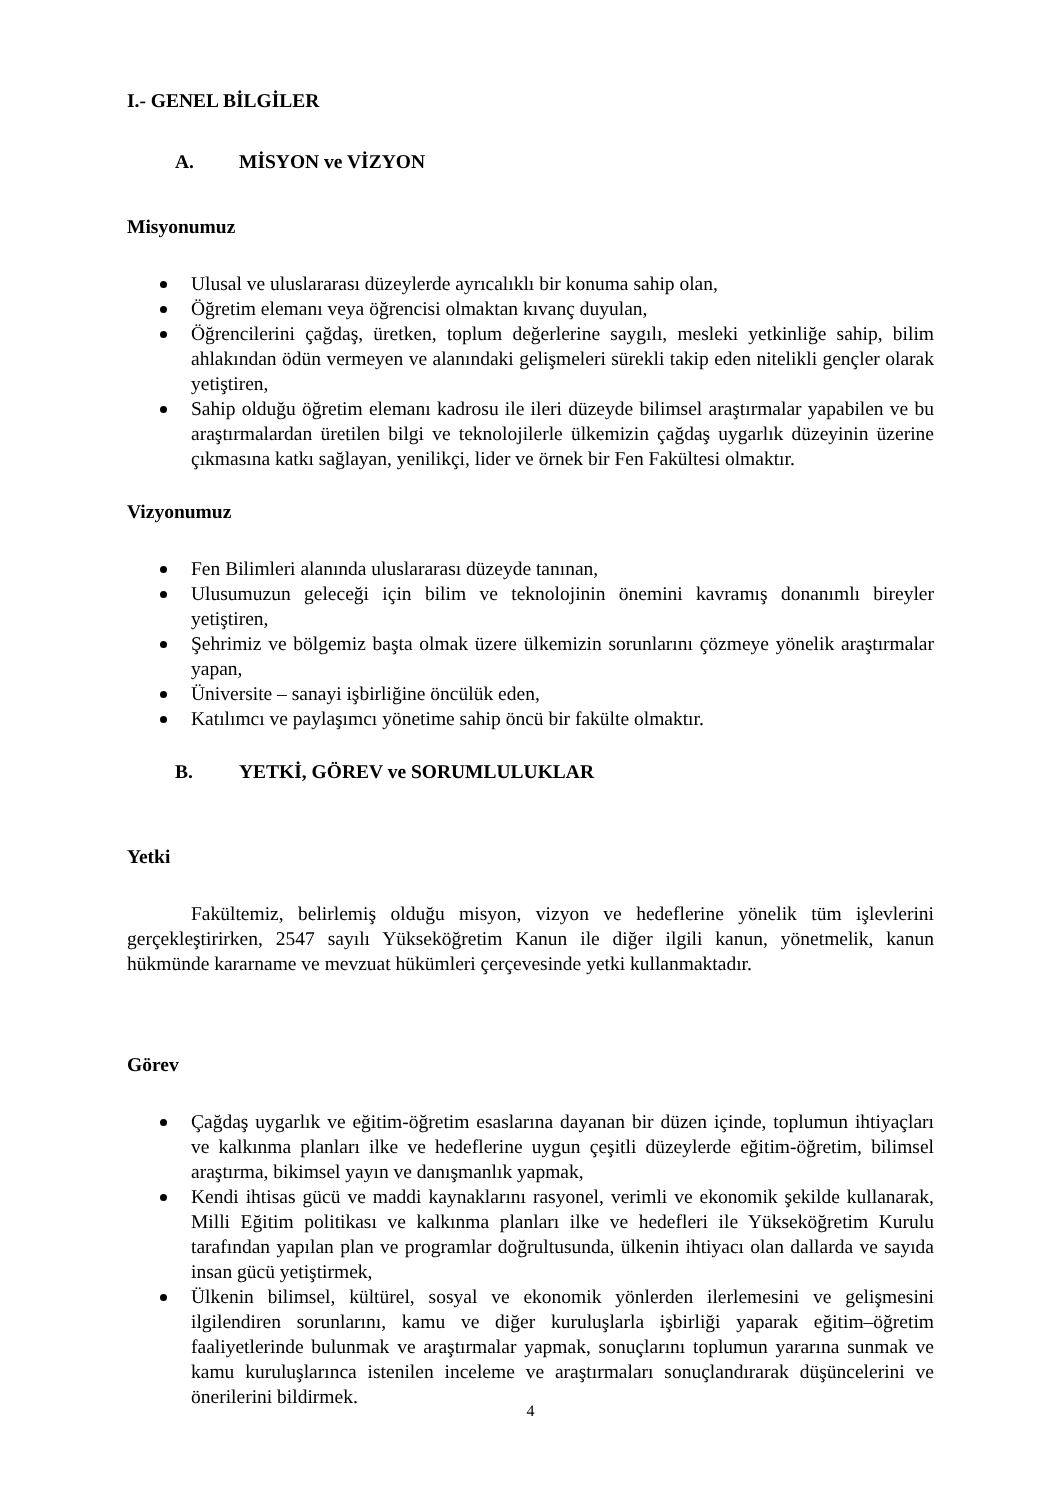I.- GENEL BİLGİLER
A. MİSYON ve VİZYON
Misyonumuz
Ulusal ve uluslararası düzeylerde ayrıcalıklı bir konuma sahip olan,
Öğretim elemanı veya öğrencisi olmaktan kıvanç duyulan,
Öğrencilerini çağdaş, üretken, toplum değerlerine saygılı, mesleki yetkinliğe sahip, bilim ahlakından ödün vermeyen ve alanındaki gelişmeleri sürekli takip eden nitelikli gençler olarak yetiştiren,
Sahip olduğu öğretim elemanı kadrosu ile ileri düzeyde bilimsel araştırmalar yapabilen ve bu araştırmalardan üretilen bilgi ve teknolojilerle ülkemizin çağdaş uygarlık düzeyinin üzerine çıkmasına katkı sağlayan, yenilikçi, lider ve örnek bir Fen Fakültesi olmaktır.
Vizyonumuz
Fen Bilimleri alanında uluslararası düzeyde tanınan,
Ulusumuzun geleceği için bilim ve teknolojinin önemini kavramış donanımlı bireyler yetiştiren,
Şehrimiz ve bölgemiz başta olmak üzere ülkemizin sorunlarını çözmeye yönelik araştırmalar yapan,
Üniversite – sanayi işbirliğine öncülük eden,
Katılımcı ve paylaşımcı yönetime sahip öncü bir fakülte olmaktır.
B. YETKİ, GÖREV ve SORUMLULUKLAR
Yetki
Fakültemiz, belirlemiş olduğu misyon, vizyon ve hedeflerine yönelik tüm işlevlerini gerçekleştirirken, 2547 sayılı Yükseköğretim Kanun ile diğer ilgili kanun, yönetmelik, kanun hükmünde kararname ve mevzuat hükümleri çerçevesinde yetki kullanmaktadır.
Görev
Çağdaş uygarlık ve eğitim-öğretim esaslarına dayanan bir düzen içinde, toplumun ihtiyaçları ve kalkınma planları ilke ve hedeflerine uygun çeşitli düzeylerde eğitim-öğretim, bilimsel araştırma, bikimsel yayın ve danışmanlık yapmak,
Kendi ihtisas gücü ve maddi kaynaklarını rasyonel, verimli ve ekonomik şekilde kullanarak, Milli Eğitim politikası ve kalkınma planları ilke ve hedefleri ile Yükseköğretim Kurulu tarafından yapılan plan ve programlar doğrultusunda, ülkenin ihtiyacı olan dallarda ve sayıda insan gücü yetiştirmek,
Ülkenin bilimsel, kültürel, sosyal ve ekonomik yönlerden ilerlemesini ve gelişmesini ilgilendiren sorunlarını, kamu ve diğer kuruluşlarla işbirliği yaparak eğitim–öğretim faaliyetlerinde bulunmak ve araştırmalar yapmak, sonuçlarını toplumun yararına sunmak ve kamu kuruluşlarınca istenilen inceleme ve araştırmaları sonuçlandırarak düşüncelerini ve önerilerini bildirmek.
4